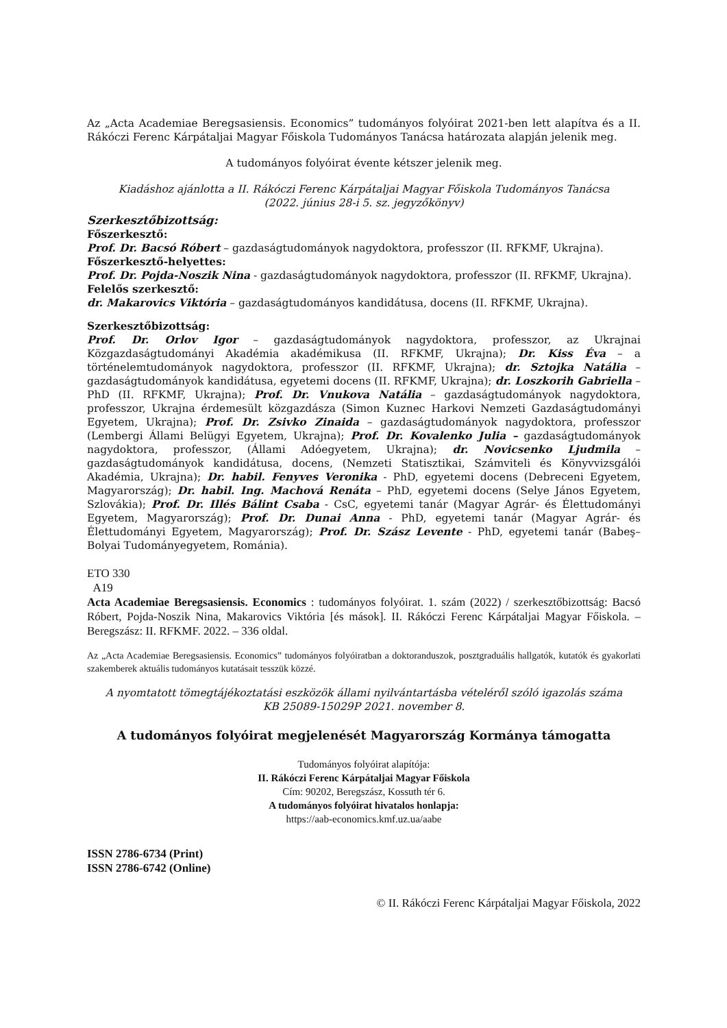Az „Acta Academiae Beregsasiensis. Economics” tudományos folyóirat 2021-ben lett alapítva és a II. Rákóczi Ferenc Kárpátaljai Magyar Főiskola Tudományos Tanácsa határozata alapján jelenik meg.
A tudományos folyóirat évente kétszer jelenik meg.
Kiadáshoz ajánlotta a II. Rákóczi Ferenc Kárpátaljai Magyar Főiskola Tudományos Tanácsa
(2022. június 28-i 5. sz. jegyzőkönyv)
Szerkesztőbizottság:
Főszerkesztő:
Prof. Dr. Bacsó Róbert – gazdaságtudományok nagydoktora, professzor (II. RFKMF, Ukrajna).
Főszerkesztő-helyettes:
Prof. Dr. Pojda-Noszik Nina - gazdaságtudományok nagydoktora, professzor (II. RFKMF, Ukrajna).
Felelős szerkesztő:
dr. Makarovics Viktória – gazdaságtudományos kandidátusa, docens (II. RFKMF, Ukrajna).
Szerkesztőbizottság:
Prof. Dr. Orlov Igor – gazdaságtudományok nagydoktora, professzor, az Ukrajnai Közgazdaságtudományi Akadémia akadémikusa (II. RFKMF, Ukrajna); Dr. Kiss Éva – a történelemtudományok nagydoktora, professzor (II. RFKMF, Ukrajna); dr. Sztojka Natália – gazdaságtudományok kandidátusa, egyetemi docens (II. RFKMF, Ukrajna); dr. Loszkorih Gabriella – PhD (II. RFKMF, Ukrajna); Prof. Dr. Vnukova Natália – gazdaságtudományok nagydoktora, professzor, Ukrajna érdemesült közgazdásza (Simon Kuznec Harkovi Nemzeti Gazdaságtudományi Egyetem, Ukrajna); Prof. Dr. Zsivko Zinaida – gazdaságtudományok nagydoktora, professzor (Lembergi Állami Belügyi Egyetem, Ukrajna); Prof. Dr. Kovalenko Julia – gazdaságtudományok nagydoktora, professzor, (Állami Adóegyetem, Ukrajna); dr. Novicsenko Ljudmila – gazdaságtudományok kandidátusa, docens, (Nemzeti Statisztikai, Számviteli és Könyvvizsgálói Akadémia, Ukrajna); Dr. habil. Fenyves Veronika - PhD, egyetemi docens (Debreceni Egyetem, Magyarország); Dr. habil. Ing. Machová Renáta – PhD, egyetemi docens (Selye János Egyetem, Szlovákia); Prof. Dr. Illés Bálint Csaba - CsC, egyetemi tanár (Magyar Agrár- és Élettudományi Egyetem, Magyarország); Prof. Dr. Dunai Anna - PhD, egyetemi tanár (Magyar Agrár- és Élettudományi Egyetem, Magyarország); Prof. Dr. Szász Levente - PhD, egyetemi tanár (Babeş–Bolyai Tudományegyetem, Románia).
ETO 330
A19
Acta Academiae Beregsasiensis. Economics : tudományos folyóirat. 1. szám (2022) / szerkesztőbizottság: Bacsó Róbert, Pojda-Noszik Nina, Makarovics Viktória [és mások]. II. Rákóczi Ferenc Kárpátaljai Magyar Főiskola. – Beregszász: II. RFKMF. 2022. – 336 oldal.
Az „Acta Academiae Beregsasiensis. Economics” tudományos folyóiratban a doktoranduszok, posztgraduális hallgatók, kutatók és gyakorlati szakemberek aktuális tudományos kutatásait tesszük közzé.
A nyomtatott tömegtájékoztatási eszközök állami nyilvántartásba vételéről szóló igazolás száma
KB 25089-15029P 2021. november 8.
A tudományos folyóirat megjelenését Magyarország Kormánya támogatta
Tudományos folyóirat alapítója:
II. Rákóczi Ferenc Kárpátaljai Magyar Főiskola
Cím: 90202, Beregszász, Kossuth tér 6.
A tudományos folyóirat hivatalos honlapja:
https://aab-economics.kmf.uz.ua/aabe
ISSN 2786-6734 (Print)
ISSN 2786-6742 (Online)
© II. Rákóczi Ferenc Kárpátaljai Magyar Főiskola, 2022